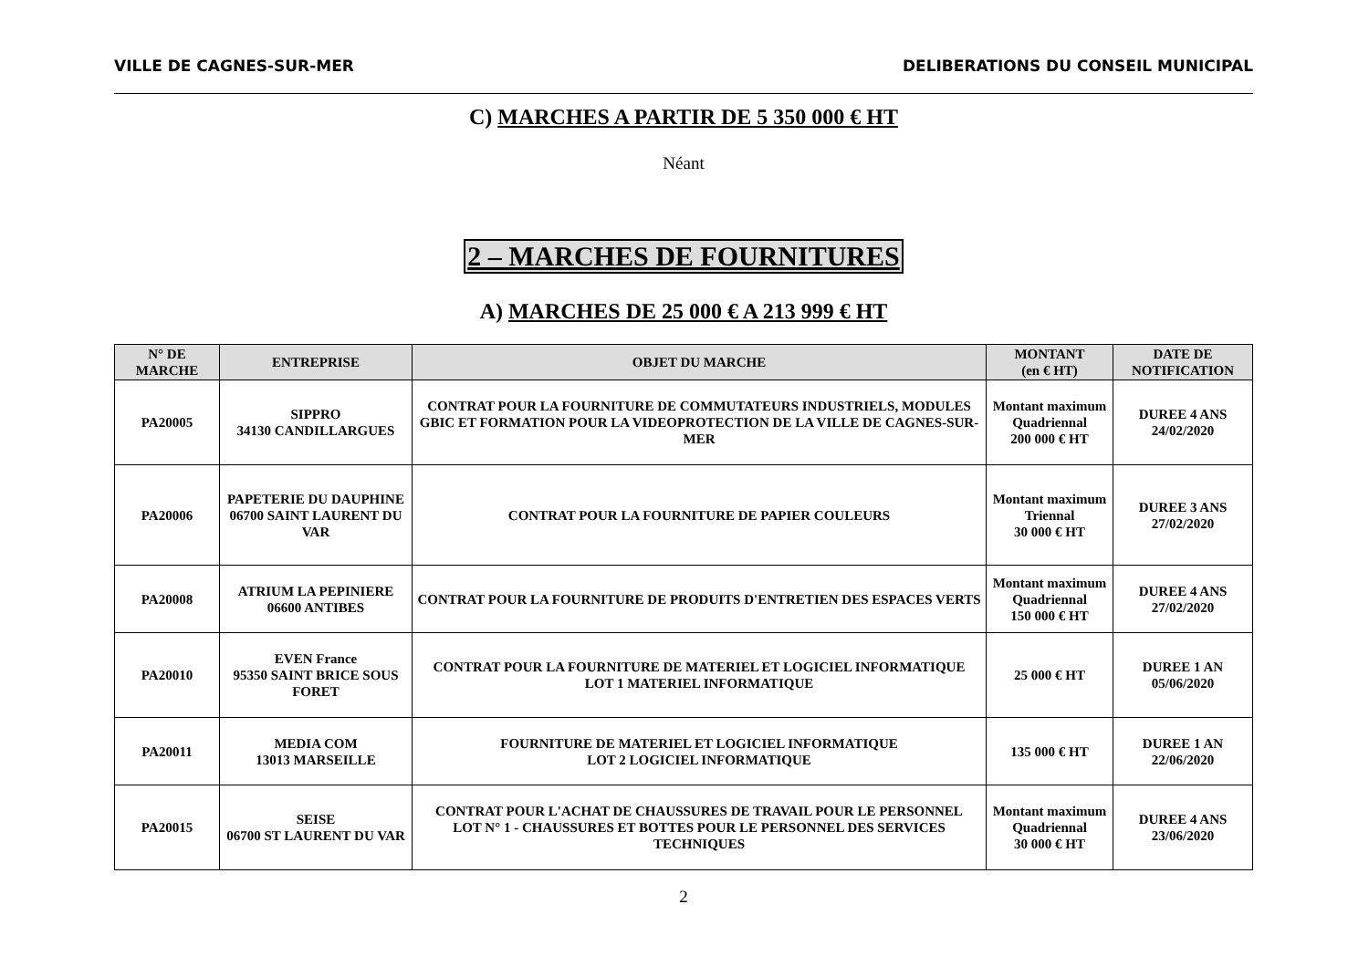VILLE DE CAGNES-SUR-MER DELIBERATIONS DU CONSEIL MUNICIPAL
C) MARCHES A PARTIR DE 5 350 000 € HT
Néant
2 – MARCHES DE FOURNITURES
A) MARCHES DE 25 000 € A 213 999 € HT
| N° DE MARCHE | ENTREPRISE | OBJET DU MARCHE | MONTANT (en € HT) | DATE DE NOTIFICATION |
| --- | --- | --- | --- | --- |
| PA20005 | SIPPRO 34130 CANDILLARGUES | CONTRAT POUR LA FOURNITURE DE COMMUTATEURS INDUSTRIELS, MODULES GBIC ET FORMATION POUR LA VIDEOPROTECTION DE LA VILLE DE CAGNES-SUR-MER | Montant maximum Quadriennal 200 000 € HT | DUREE 4 ANS 24/02/2020 |
| PA20006 | PAPETERIE DU DAUPHINE 06700 SAINT LAURENT DU VAR | CONTRAT POUR LA FOURNITURE DE PAPIER COULEURS | Montant maximum Triennal 30 000 € HT | DUREE 3 ANS 27/02/2020 |
| PA20008 | ATRIUM LA PEPINIERE 06600 ANTIBES | CONTRAT POUR LA FOURNITURE DE PRODUITS D'ENTRETIEN DES ESPACES VERTS | Montant maximum Quadriennal 150 000 € HT | DUREE 4 ANS 27/02/2020 |
| PA20010 | EVEN France 95350 SAINT BRICE SOUS FORET | CONTRAT POUR LA FOURNITURE DE MATERIEL ET LOGICIEL INFORMATIQUE LOT 1 MATERIEL INFORMATIQUE | 25 000 € HT | DUREE 1 AN 05/06/2020 |
| PA20011 | MEDIA COM 13013 MARSEILLE | FOURNITURE DE MATERIEL ET LOGICIEL INFORMATIQUE LOT 2 LOGICIEL INFORMATIQUE | 135 000 € HT | DUREE 1 AN 22/06/2020 |
| PA20015 | SEISE 06700 ST LAURENT DU VAR | CONTRAT POUR L'ACHAT DE CHAUSSURES DE TRAVAIL POUR LE PERSONNEL LOT N° 1 - CHAUSSURES ET BOTTES POUR LE PERSONNEL DES SERVICES TECHNIQUES | Montant maximum Quadriennal 30 000 € HT | DUREE 4 ANS 23/06/2020 |
2